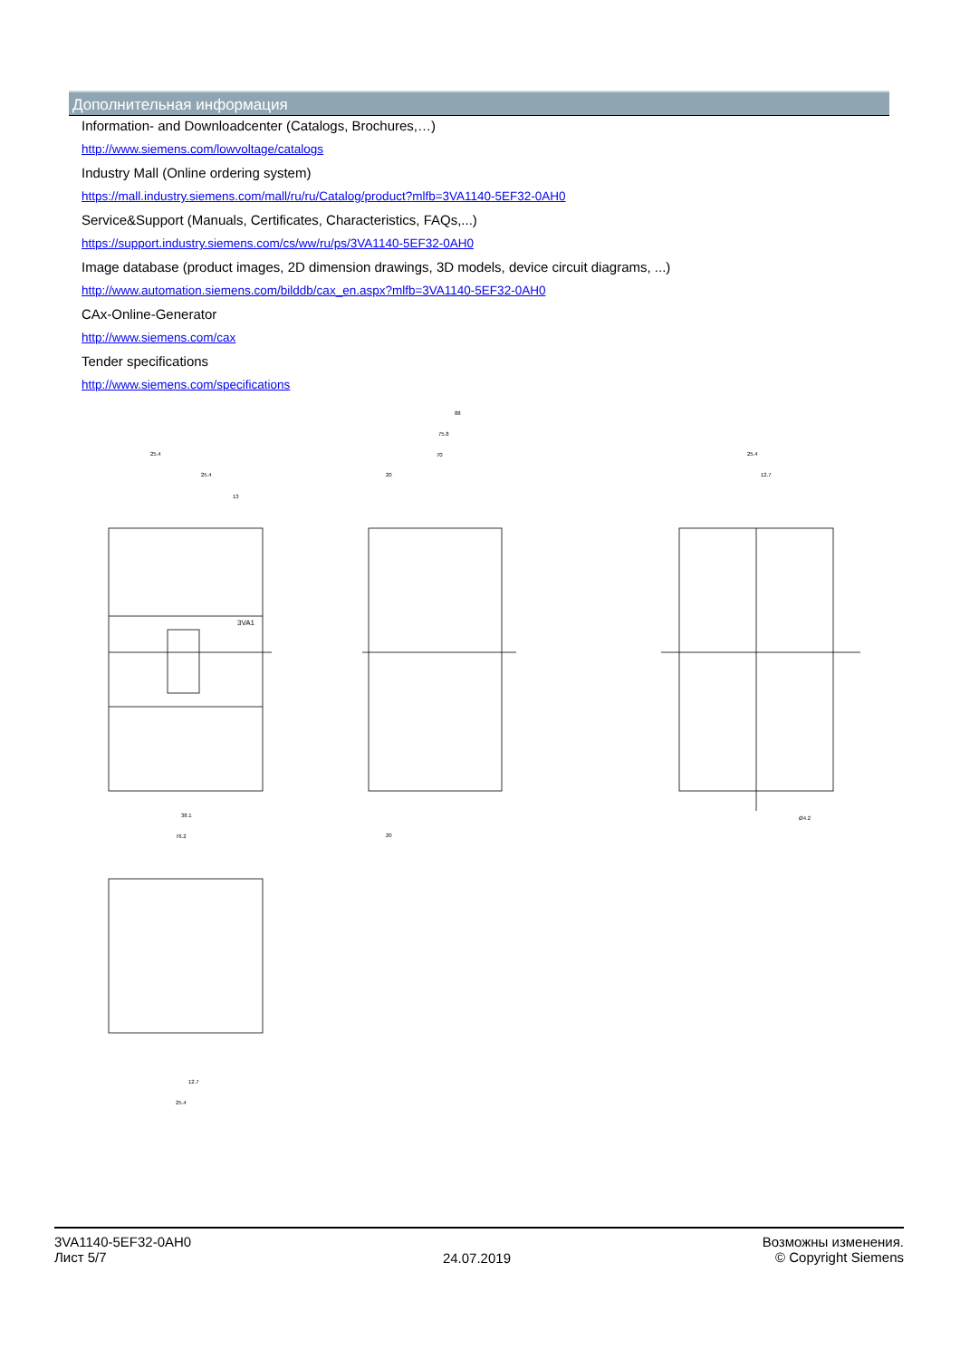Дополнительная информация
Information- and Downloadcenter (Catalogs, Brochures,…)
http://www.siemens.com/lowvoltage/catalogs
Industry Mall (Online ordering system)
https://mall.industry.siemens.com/mall/ru/ru/Catalog/product?mlfb=3VA1140-5EF32-0AH0
Service&Support (Manuals, Certificates, Characteristics, FAQs,...)
https://support.industry.siemens.com/cs/ww/ru/ps/3VA1140-5EF32-0AH0
Image database (product images, 2D dimension drawings, 3D models, device circuit diagrams, ...)
http://www.automation.siemens.com/bilddb/cax_en.aspx?mlfb=3VA1140-5EF32-0AH0
CAx-Online-Generator
http://www.siemens.com/cax
Tender specifications
http://www.siemens.com/specifications
25.4
25.4
13
38.1
76.2
88
75.8
70
20
20
25.4
12.7
Ø4.2
12.7
25.4
3VA1
3VA1140-5EF32-0AH0
Лист 5/7
24.07.2019
Возможны изменения.
© Copyright Siemens